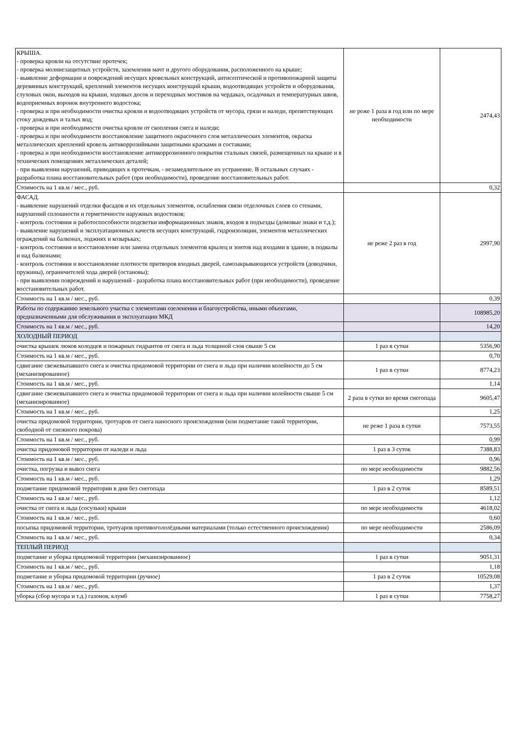| КРЫША. - проверка кровли на отсутствие протечек; - проверка молниезащитных устройств, заземления мачт и другого оборудования, расположенного на крыше; - выявление деформации и повреждений несущих кровельных конструкций, антисептической и противопожарной защиты деревянных конструкций, креплений элементов несущих конструкций крыши, водоотводящих устройств и оборудования, слуховых окон, выходов на крыши, ходовых досок и переходных мостиков на чердаках, осадочных и температурных швов, водоприемных воронок внутреннего водостока; - проверка и при необходимости очистка кровли и водоотводящих устройств от мусора, грязи и наледи, препятствующих стоку дождевых и талых вод; - проверка и при необходимости очистка кровли от скопления снега и наледи; - проверка и при необходимости восстановление защитного окрасочного слоя металлических элементов, окраска металлических креплений кровель антикоррозийными защитными красками и составами; - проверка и при необходимости восстановление антикоррозионного покрытия стальных связей, размещенных на крыше и в технических помещениях металлических деталей; - при выявлении нарушений, приводящих к протечкам, - незамедлительное их устранение. В остальных случаях - разработка плана восстановительных работ (при необходимости), проведение восстановительных работ. | не реже 1 раза в год или по мере необходимости | 2474,43 |
| Стоимость на 1 кв.м / мес., руб. | | 0,32 |
| ФАСАД. - выявление нарушений отделки фасадов и их отдельных элементов, ослабления связи отделочных слоев со стенами, нарушений сплошности и герметичности наружных водостоков; - контроль состояния и работоспособности подсветки информационных знаков, входов в подъезды (домовые знаки и т.д.); - выявление нарушений и эксплуатационных качеств несущих конструкций, гидроизоляции, элементов металлических ограждений на балконах, лоджиях и козырьках; - контроль состояния и восстановление или замена отдельных элементов крылец и зонтов над входами в здание, в подвалы и над балконами; - контроль состояния и восстановление плотности притворов входных дверей, самозакрывающихся устройств (доводчики, пружины), ограничителей хода дверей (остановы); - при выявлении повреждений и нарушений - разработка плана восстановительных работ (при необходимости), проведение восстановительных работ. | не реже 2 раз в год | 2997,90 |
| Стоимость на 1 кв.м / мес., руб. | | 0,39 |
| Работы по содержанию земельного участка с элементами озеленения и благоустройства, иными объектами, предназначенными для обслуживания и эксплуатации МКД | | 108985,20 |
| Стоимость на 1 кв.м / мес., руб. | | 14,20 |
| ХОЛОДНЫЙ ПЕРИОД | | |
| очистка крышек люков колодцев и пожарных гидрантов от снега и льда толщиной слоя свыше 5 см | 1 раз в сутки | 5356,90 |
| Стоимость на 1 кв.м / мес., руб. | | 0,70 |
| сдвигание свежевыпавшего снега и очистка придомовой территории от снега и льда при наличии колейности до 5 см (механизированное) | 1 раз в сутки | 8774,23 |
| Стоимость на 1 кв.м / мес., руб. | | 1,14 |
| сдвигание свежевыпавшего снега и очистка придомовой территории от снега и льда при наличии колейности свыше 5 см (механизированное) | 2 раза в сутки во время снегопада | 9605,47 |
| Стоимость на 1 кв.м / мес., руб. | | 1,25 |
| очистка придомовой территории, тротуаров от снега наносного происхождения (или подметание такой территории, свободной от снежного покрова) | не реже 1 раза в сутки | 7573,55 |
| Стоимость на 1 кв.м / мес., руб. | | 0,99 |
| очистка придомовой территории от наледи и льда | 1 раз в 3 суток | 7388,83 |
| Стоимость на 1 кв.м / мес., руб. | | 0,96 |
| очистка, погрузка и вывоз снега | по мере необходимости | 9882,56 |
| Стоимость на 1 кв.м / мес., руб. | | 1,29 |
| подметание придомовой территории в дни без снегопада | 1 раз в 2 суток | 8589,51 |
| Стоимость на 1 кв.м / мес., руб. | | 1,12 |
| очистка от снега и льда (сосульки) крыши | по мере необходимости | 4618,02 |
| Стоимость на 1 кв.м / мес., руб. | | 0,60 |
| посыпка придомовой территории, тротуаров противогололёдными материалами (только естественного происхождения) | по мере необходимости | 2586,09 |
| Стоимость на 1 кв.м / мес., руб. | | 0,34 |
| ТЕПЛЫЙ ПЕРИОД | | |
| подметание и уборка придомовой территории (механизированное) | 1 раз в сутки | 9051,31 |
| Стоимость на 1 кв.м / мес., руб. | | 1,18 |
| подметание и уборка придомовой территории (ручное) | 1 раз в 2 суток | 10529,08 |
| Стоимость на 1 кв.м / мес., руб. | | 1,37 |
| уборка (сбор мусора и т.д.) газонов, клумб | 1 раз в сутки | 7758,27 |